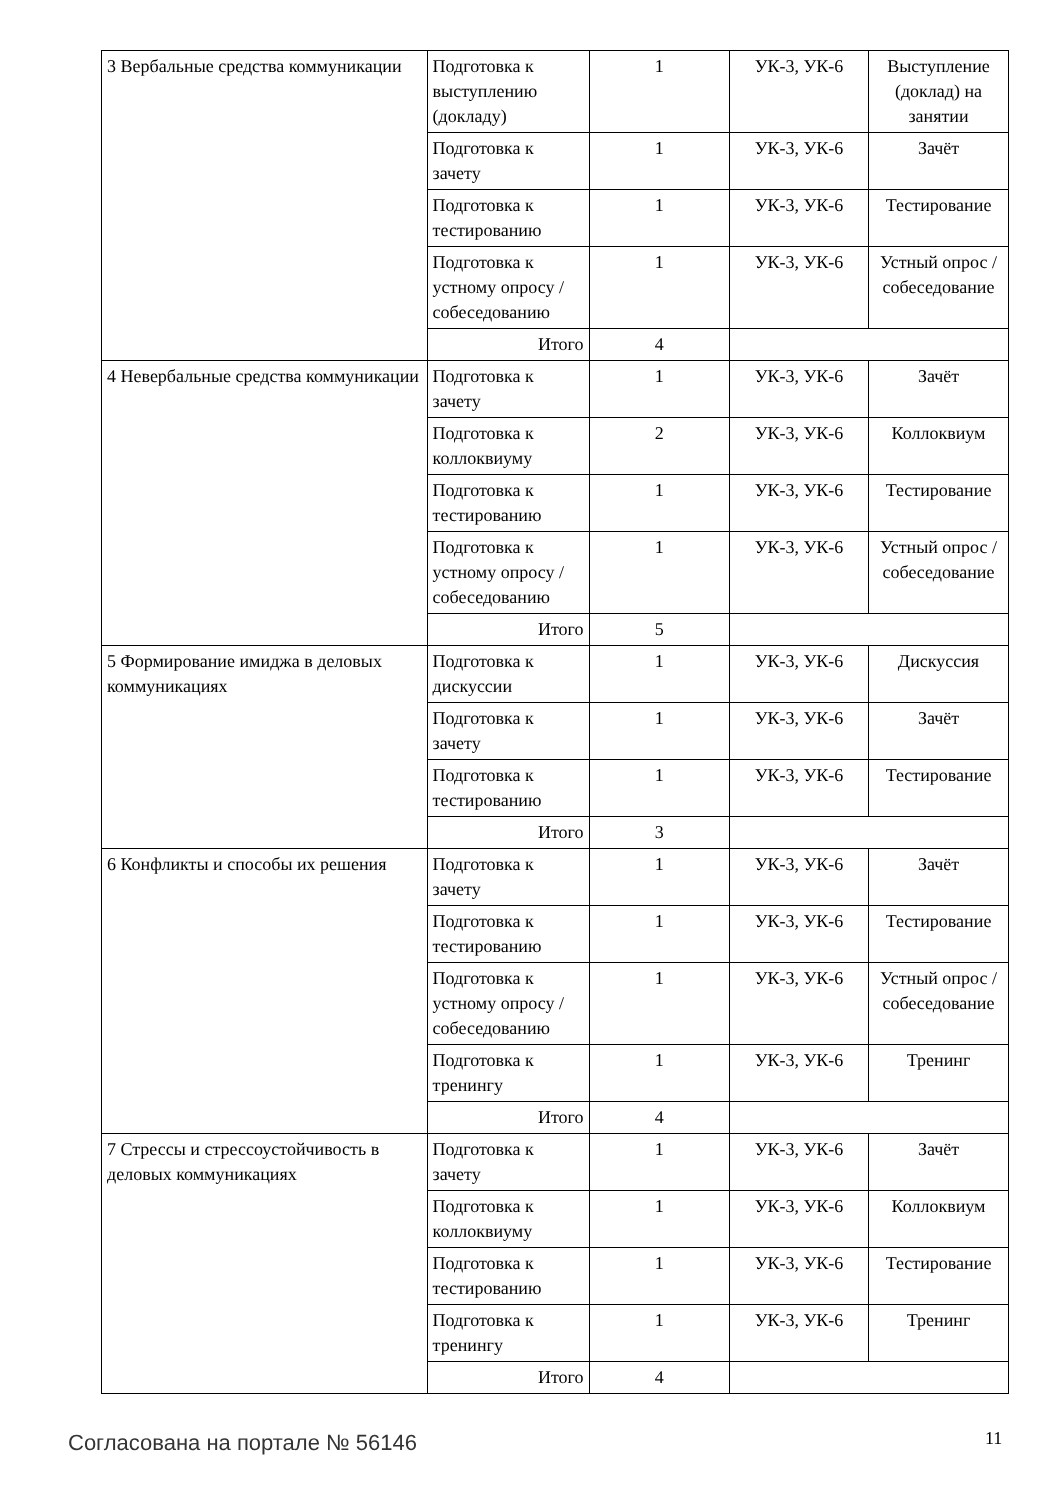| 3 Вербальные средства коммуникации | Подготовка к выступлению (докладу) | 1 | УК-3, УК-6 | Выступление (доклад) на занятии |
| | Подготовка к зачету | 1 | УК-3, УК-6 | Зачёт |
| | Подготовка к тестированию | 1 | УК-3, УК-6 | Тестирование |
| | Подготовка к устному опросу / собеседованию | 1 | УК-3, УК-6 | Устный опрос / собеседование |
| | Итого | 4 | | |
| 4 Невербальные средства коммуникации | Подготовка к зачету | 1 | УК-3, УК-6 | Зачёт |
| | Подготовка к коллоквиуму | 2 | УК-3, УК-6 | Коллоквиум |
| | Подготовка к тестированию | 1 | УК-3, УК-6 | Тестирование |
| | Подготовка к устному опросу / собеседованию | 1 | УК-3, УК-6 | Устный опрос / собеседование |
| | Итого | 5 | | |
| 5 Формирование имиджа в деловых коммуникациях | Подготовка к дискуссии | 1 | УК-3, УК-6 | Дискуссия |
| | Подготовка к зачету | 1 | УК-3, УК-6 | Зачёт |
| | Подготовка к тестированию | 1 | УК-3, УК-6 | Тестирование |
| | Итого | 3 | | |
| 6 Конфликты и способы их решения | Подготовка к зачету | 1 | УК-3, УК-6 | Зачёт |
| | Подготовка к тестированию | 1 | УК-3, УК-6 | Тестирование |
| | Подготовка к устному опросу / собеседованию | 1 | УК-3, УК-6 | Устный опрос / собеседование |
| | Подготовка к тренингу | 1 | УК-3, УК-6 | Тренинг |
| | Итого | 4 | | |
| 7 Стрессы и стрессоустойчивость в деловых коммуникациях | Подготовка к зачету | 1 | УК-3, УК-6 | Зачёт |
| | Подготовка к коллоквиуму | 1 | УК-3, УК-6 | Коллоквиум |
| | Подготовка к тестированию | 1 | УК-3, УК-6 | Тестирование |
| | Подготовка к тренингу | 1 | УК-3, УК-6 | Тренинг |
| | Итого | 4 | | |
Согласована на портале № 56146 11